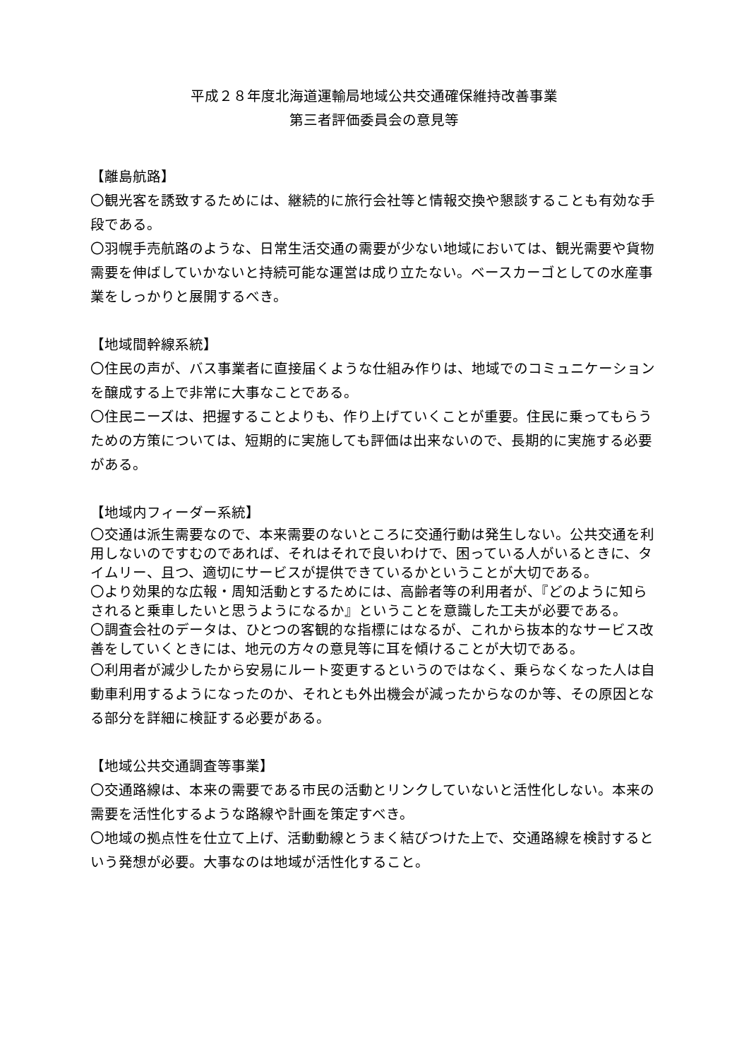平成２８年度北海道運輸局地域公共交通確保維持改善事業
第三者評価委員会の意見等
【離島航路】
〇観光客を誘致するためには、継続的に旅行会社等と情報交換や懇談することも有効な手段である。
〇羽幌手売航路のような、日常生活交通の需要が少ない地域においては、観光需要や貨物需要を伸ばしていかないと持続可能な運営は成り立たない。ベースカーゴとしての水産事業をしっかりと展開するべき。
【地域間幹線系統】
〇住民の声が、バス事業者に直接届くような仕組み作りは、地域でのコミュニケーションを醸成する上で非常に大事なことである。
〇住民ニーズは、把握することよりも、作り上げていくことが重要。住民に乗ってもらうための方策については、短期的に実施しても評価は出来ないので、長期的に実施する必要がある。
【地域内フィーダー系統】
〇交通は派生需要なので、本来需要のないところに交通行動は発生しない。公共交通を利用しないのですむのであれば、それはそれで良いわけで、困っている人がいるときに、タイムリー、且つ、適切にサービスが提供できているかということが大切である。
〇より効果的な広報・周知活動とするためには、高齢者等の利用者が、『どのように知らされると乗車したいと思うようになるか』ということを意識した工夫が必要である。
〇調査会社のデータは、ひとつの客観的な指標にはなるが、これから抜本的なサービス改善をしていくときには、地元の方々の意見等に耳を傾けることが大切である。
〇利用者が減少したから安易にルート変更するというのではなく、乗らなくなった人は自動車利用するようになったのか、それとも外出機会が減ったからなのか等、その原因となる部分を詳細に検証する必要がある。
【地域公共交通調査等事業】
〇交通路線は、本来の需要である市民の活動とリンクしていないと活性化しない。本来の需要を活性化するような路線や計画を策定すべき。
〇地域の拠点性を仕立て上げ、活動動線とうまく結びつけた上で、交通路線を検討するという発想が必要。大事なのは地域が活性化すること。